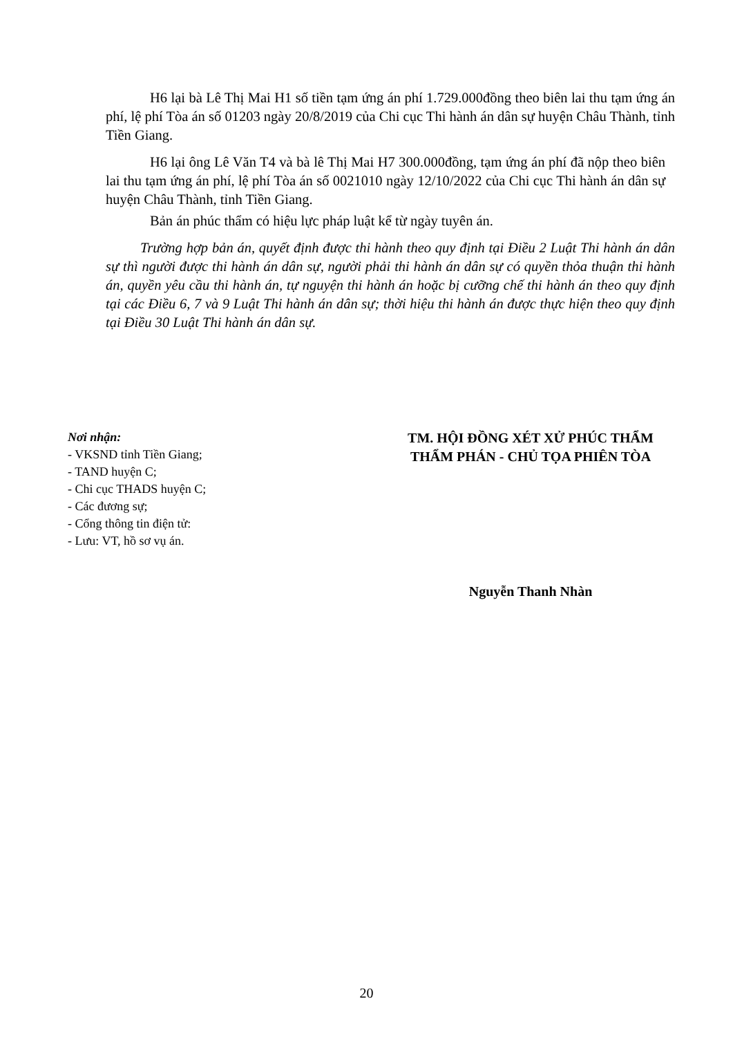H6 lại bà Lê Thị Mai H1 số tiền tạm ứng án phí 1.729.000đồng theo biên lai thu tạm ứng án phí, lệ phí Tòa án số 01203 ngày 20/8/2019 của Chi cục Thi hành án dân sự huyện Châu Thành, tỉnh Tiền Giang.
H6 lại ông Lê Văn T4 và bà lê Thị Mai H7 300.000đồng, tạm ứng án phí đã nộp theo biên lai thu tạm ứng án phí, lệ phí Tòa án số 0021010 ngày 12/10/2022 của Chi cục Thi hành án dân sự huyện Châu Thành, tỉnh Tiền Giang.
Bản án phúc thẩm có hiệu lực pháp luật kể từ ngày tuyên án.
Trường hợp bản án, quyết định được thi hành theo quy định tại Điều 2 Luật Thi hành án dân sự thì người được thi hành án dân sự, người phải thi hành án dân sự có quyền thỏa thuận thi hành án, quyền yêu cầu thi hành án, tự nguyện thi hành án hoặc bị cưỡng chế thi hành án theo quy định tại các Điều 6, 7 và 9 Luật Thi hành án dân sự; thời hiệu thi hành án được thực hiện theo quy định tại Điều 30 Luật Thi hành án dân sự.
Nơi nhận:
- VKSND tỉnh Tiền Giang;
- TAND huyện C;
- Chi cục THADS huyện C;
- Các đương sự;
- Cổng thông tin điện tử:
- Lưu: VT, hồ sơ vụ án.
TM. HỘI ĐỒNG XÉT XỬ PHÚC THẨM
THẨM PHÁN - CHỦ TỌA PHIÊN TÒA
Nguyễn Thanh Nhàn
20